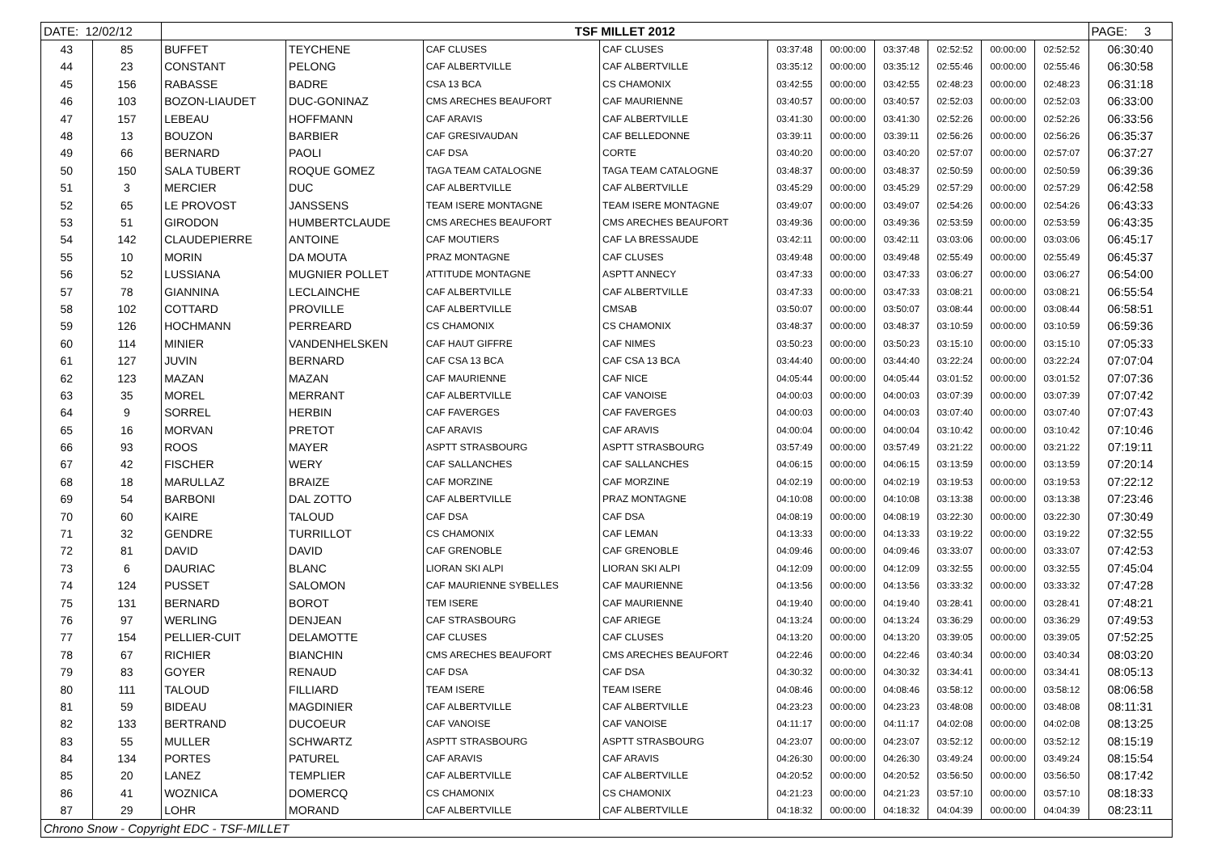| DATE: 12/02/12 | | TSF MILLET 2012 | | | | | | | | | | PAGE: 3 |
| 43 | 85 | BUFFET | TEYCHENE | CAF CLUSES | CAF CLUSES | 03:37:48 | 00:00:00 | 03:37:48 | 02:52:52 | 00:00:00 | 02:52:52 | 06:30:40 |
| 44 | 23 | CONSTANT | PELONG | CAF ALBERTVILLE | CAF ALBERTVILLE | 03:35:12 | 00:00:00 | 03:35:12 | 02:55:46 | 00:00:00 | 02:55:46 | 06:30:58 |
| 45 | 156 | RABASSE | BADRE | CSA 13 BCA | CS CHAMONIX | 03:42:55 | 00:00:00 | 03:42:55 | 02:48:23 | 00:00:00 | 02:48:23 | 06:31:18 |
| 46 | 103 | BOZON-LIAUDET | DUC-GONINAZ | CMS ARECHES BEAUFORT | CAF MAURIENNE | 03:40:57 | 00:00:00 | 03:40:57 | 02:52:03 | 00:00:00 | 02:52:03 | 06:33:00 |
| 47 | 157 | LEBEAU | HOFFMANN | CAF ARAVIS | CAF ALBERTVILLE | 03:41:30 | 00:00:00 | 03:41:30 | 02:52:26 | 00:00:00 | 02:52:26 | 06:33:56 |
| 48 | 13 | BOUZON | BARBIER | CAF GRESIVAUDAN | CAF BELLEDONNE | 03:39:11 | 00:00:00 | 03:39:11 | 02:56:26 | 00:00:00 | 02:56:26 | 06:35:37 |
| 49 | 66 | BERNARD | PAOLI | CAF DSA | CORTE | 03:40:20 | 00:00:00 | 03:40:20 | 02:57:07 | 00:00:00 | 02:57:07 | 06:37:27 |
| 50 | 150 | SALA TUBERT | ROQUE GOMEZ | TAGA TEAM CATALOGNE | TAGA TEAM CATALOGNE | 03:48:37 | 00:00:00 | 03:48:37 | 02:50:59 | 00:00:00 | 02:50:59 | 06:39:36 |
| 51 | 3 | MERCIER | DUC | CAF ALBERTVILLE | CAF ALBERTVILLE | 03:45:29 | 00:00:00 | 03:45:29 | 02:57:29 | 00:00:00 | 02:57:29 | 06:42:58 |
| 52 | 65 | LE PROVOST | JANSSENS | TEAM ISERE MONTAGNE | TEAM ISERE MONTAGNE | 03:49:07 | 00:00:00 | 03:49:07 | 02:54:26 | 00:00:00 | 02:54:26 | 06:43:33 |
| 53 | 51 | GIRODON | HUMBERTCLAUDE | CMS ARECHES BEAUFORT | CMS ARECHES BEAUFORT | 03:49:36 | 00:00:00 | 03:49:36 | 02:53:59 | 00:00:00 | 02:53:59 | 06:43:35 |
| 54 | 142 | CLAUDEPIERRE | ANTOINE | CAF MOUTIERS | CAF LA BRESSAUDE | 03:42:11 | 00:00:00 | 03:42:11 | 03:03:06 | 00:00:00 | 03:03:06 | 06:45:17 |
| 55 | 10 | MORIN | DA MOUTA | PRAZ MONTAGNE | CAF CLUSES | 03:49:48 | 00:00:00 | 03:49:48 | 02:55:49 | 00:00:00 | 02:55:49 | 06:45:37 |
| 56 | 52 | LUSSIANA | MUGNIER POLLET | ATTITUDE MONTAGNE | ASPTT ANNECY | 03:47:33 | 00:00:00 | 03:47:33 | 03:06:27 | 00:00:00 | 03:06:27 | 06:54:00 |
| 57 | 78 | GIANNINA | LECLAINCHE | CAF ALBERTVILLE | CAF ALBERTVILLE | 03:47:33 | 00:00:00 | 03:47:33 | 03:08:21 | 00:00:00 | 03:08:21 | 06:55:54 |
| 58 | 102 | COTTARD | PROVILLE | CAF ALBERTVILLE | CMSAB | 03:50:07 | 00:00:00 | 03:50:07 | 03:08:44 | 00:00:00 | 03:08:44 | 06:58:51 |
| 59 | 126 | HOCHMANN | PERREARD | CS CHAMONIX | CS CHAMONIX | 03:48:37 | 00:00:00 | 03:48:37 | 03:10:59 | 00:00:00 | 03:10:59 | 06:59:36 |
| 60 | 114 | MINIER | VANDENHELSKEN | CAF HAUT GIFFRE | CAF NIMES | 03:50:23 | 00:00:00 | 03:50:23 | 03:15:10 | 00:00:00 | 03:15:10 | 07:05:33 |
| 61 | 127 | JUVIN | BERNARD | CAF CSA 13 BCA | CAF CSA 13 BCA | 03:44:40 | 00:00:00 | 03:44:40 | 03:22:24 | 00:00:00 | 03:22:24 | 07:07:04 |
| 62 | 123 | MAZAN | MAZAN | CAF MAURIENNE | CAF NICE | 04:05:44 | 00:00:00 | 04:05:44 | 03:01:52 | 00:00:00 | 03:01:52 | 07:07:36 |
| 63 | 35 | MOREL | MERRANT | CAF ALBERTVILLE | CAF VANOISE | 04:00:03 | 00:00:00 | 04:00:03 | 03:07:39 | 00:00:00 | 03:07:39 | 07:07:42 |
| 64 | 9 | SORREL | HERBIN | CAF FAVERGES | CAF FAVERGES | 04:00:03 | 00:00:00 | 04:00:03 | 03:07:40 | 00:00:00 | 03:07:40 | 07:07:43 |
| 65 | 16 | MORVAN | PRETOT | CAF ARAVIS | CAF ARAVIS | 04:00:04 | 00:00:00 | 04:00:04 | 03:10:42 | 00:00:00 | 03:10:42 | 07:10:46 |
| 66 | 93 | ROOS | MAYER | ASPTT STRASBOURG | ASPTT STRASBOURG | 03:57:49 | 00:00:00 | 03:57:49 | 03:21:22 | 00:00:00 | 03:21:22 | 07:19:11 |
| 67 | 42 | FISCHER | WERY | CAF SALLANCHES | CAF SALLANCHES | 04:06:15 | 00:00:00 | 04:06:15 | 03:13:59 | 00:00:00 | 03:13:59 | 07:20:14 |
| 68 | 18 | MARULLAZ | BRAIZE | CAF MORZINE | CAF MORZINE | 04:02:19 | 00:00:00 | 04:02:19 | 03:19:53 | 00:00:00 | 03:19:53 | 07:22:12 |
| 69 | 54 | BARBONI | DAL ZOTTO | CAF ALBERTVILLE | PRAZ MONTAGNE | 04:10:08 | 00:00:00 | 04:10:08 | 03:13:38 | 00:00:00 | 03:13:38 | 07:23:46 |
| 70 | 60 | KAIRE | TALOUD | CAF DSA | CAF DSA | 04:08:19 | 00:00:00 | 04:08:19 | 03:22:30 | 00:00:00 | 03:22:30 | 07:30:49 |
| 71 | 32 | GENDRE | TURRILLOT | CS CHAMONIX | CAF LEMAN | 04:13:33 | 00:00:00 | 04:13:33 | 03:19:22 | 00:00:00 | 03:19:22 | 07:32:55 |
| 72 | 81 | DAVID | DAVID | CAF GRENOBLE | CAF GRENOBLE | 04:09:46 | 00:00:00 | 04:09:46 | 03:33:07 | 00:00:00 | 03:33:07 | 07:42:53 |
| 73 | 6 | DAURIAC | BLANC | LIORAN SKI ALPI | LIORAN SKI ALPI | 04:12:09 | 00:00:00 | 04:12:09 | 03:32:55 | 00:00:00 | 03:32:55 | 07:45:04 |
| 74 | 124 | PUSSET | SALOMON | CAF MAURIENNE SYBELLES | CAF MAURIENNE | 04:13:56 | 00:00:00 | 04:13:56 | 03:33:32 | 00:00:00 | 03:33:32 | 07:47:28 |
| 75 | 131 | BERNARD | BOROT | TEM ISERE | CAF MAURIENNE | 04:19:40 | 00:00:00 | 04:19:40 | 03:28:41 | 00:00:00 | 03:28:41 | 07:48:21 |
| 76 | 97 | WERLING | DENJEAN | CAF STRASBOURG | CAF ARIEGE | 04:13:24 | 00:00:00 | 04:13:24 | 03:36:29 | 00:00:00 | 03:36:29 | 07:49:53 |
| 77 | 154 | PELLIER-CUIT | DELAMOTTE | CAF CLUSES | CAF CLUSES | 04:13:20 | 00:00:00 | 04:13:20 | 03:39:05 | 00:00:00 | 03:39:05 | 07:52:25 |
| 78 | 67 | RICHIER | BIANCHIN | CMS ARECHES BEAUFORT | CMS ARECHES BEAUFORT | 04:22:46 | 00:00:00 | 04:22:46 | 03:40:34 | 00:00:00 | 03:40:34 | 08:03:20 |
| 79 | 83 | GOYER | RENAUD | CAF DSA | CAF DSA | 04:30:32 | 00:00:00 | 04:30:32 | 03:34:41 | 00:00:00 | 03:34:41 | 08:05:13 |
| 80 | 111 | TALOUD | FILLIARD | TEAM ISERE | TEAM ISERE | 04:08:46 | 00:00:00 | 04:08:46 | 03:58:12 | 00:00:00 | 03:58:12 | 08:06:58 |
| 81 | 59 | BIDEAU | MAGDINIER | CAF ALBERTVILLE | CAF ALBERTVILLE | 04:23:23 | 00:00:00 | 04:23:23 | 03:48:08 | 00:00:00 | 03:48:08 | 08:11:31 |
| 82 | 133 | BERTRAND | DUCOEUR | CAF VANOISE | CAF VANOISE | 04:11:17 | 00:00:00 | 04:11:17 | 04:02:08 | 00:00:00 | 04:02:08 | 08:13:25 |
| 83 | 55 | MULLER | SCHWARTZ | ASPTT STRASBOURG | ASPTT STRASBOURG | 04:23:07 | 00:00:00 | 04:23:07 | 03:52:12 | 00:00:00 | 03:52:12 | 08:15:19 |
| 84 | 134 | PORTES | PATUREL | CAF ARAVIS | CAF ARAVIS | 04:26:30 | 00:00:00 | 04:26:30 | 03:49:24 | 00:00:00 | 03:49:24 | 08:15:54 |
| 85 | 20 | LANEZ | TEMPLIER | CAF ALBERTVILLE | CAF ALBERTVILLE | 04:20:52 | 00:00:00 | 04:20:52 | 03:56:50 | 00:00:00 | 03:56:50 | 08:17:42 |
| 86 | 41 | WOZNICA | DOMERCQ | CS CHAMONIX | CS CHAMONIX | 04:21:23 | 00:00:00 | 04:21:23 | 03:57:10 | 00:00:00 | 03:57:10 | 08:18:33 |
| 87 | 29 | LOHR | MORAND | CAF ALBERTVILLE | CAF ALBERTVILLE | 04:18:32 | 00:00:00 | 04:18:32 | 04:04:39 | 00:00:00 | 04:04:39 | 08:23:11 |
| Chrono Snow - Copyright EDC - TSF-MILLET | | | | | | | | | | | | |